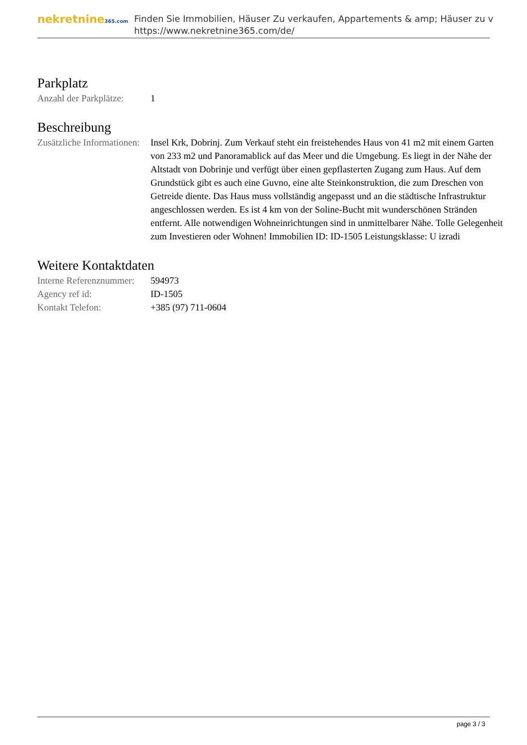nekretnine365.com
Finden Sie Immobilien, Häuser Zu verkaufen, Appartements & amp; Häuser zu v
https://www.nekretnine365.com/de/
Parkplatz
| Anzahl der Parkplätze: | 1 |
Beschreibung
| Zusätzliche Informationen: | Insel Krk, Dobrinj. Zum Verkauf steht ein freistehendes Haus von 41 m2 mit einem Garten von 233 m2 und Panoramablick auf das Meer und die Umgebung. Es liegt in der Nähe der Altstadt von Dobrinje und verfügt über einen gepflasterten Zugang zum Haus. Auf dem Grundstück gibt es auch eine Guvno, eine alte Steinkonstruktion, die zum Dreschen von Getreide diente. Das Haus muss vollständig angepasst und an die städtische Infrastruktur angeschlossen werden. Es ist 4 km von der Soline-Bucht mit wunderschönen Stränden entfernt. Alle notwendigen Wohneinrichtungen sind in unmittelbarer Nähe. Tolle Gelegenheit zum Investieren oder Wohnen! Immobilien ID: ID-1505 Leistungsklasse: U izradi |
Weitere Kontaktdaten
| Interne Referenznummer: | 594973 |
| Agency ref id: | ID-1505 |
| Kontakt Telefon: | +385 (97) 711-0604 |
page 3 / 3